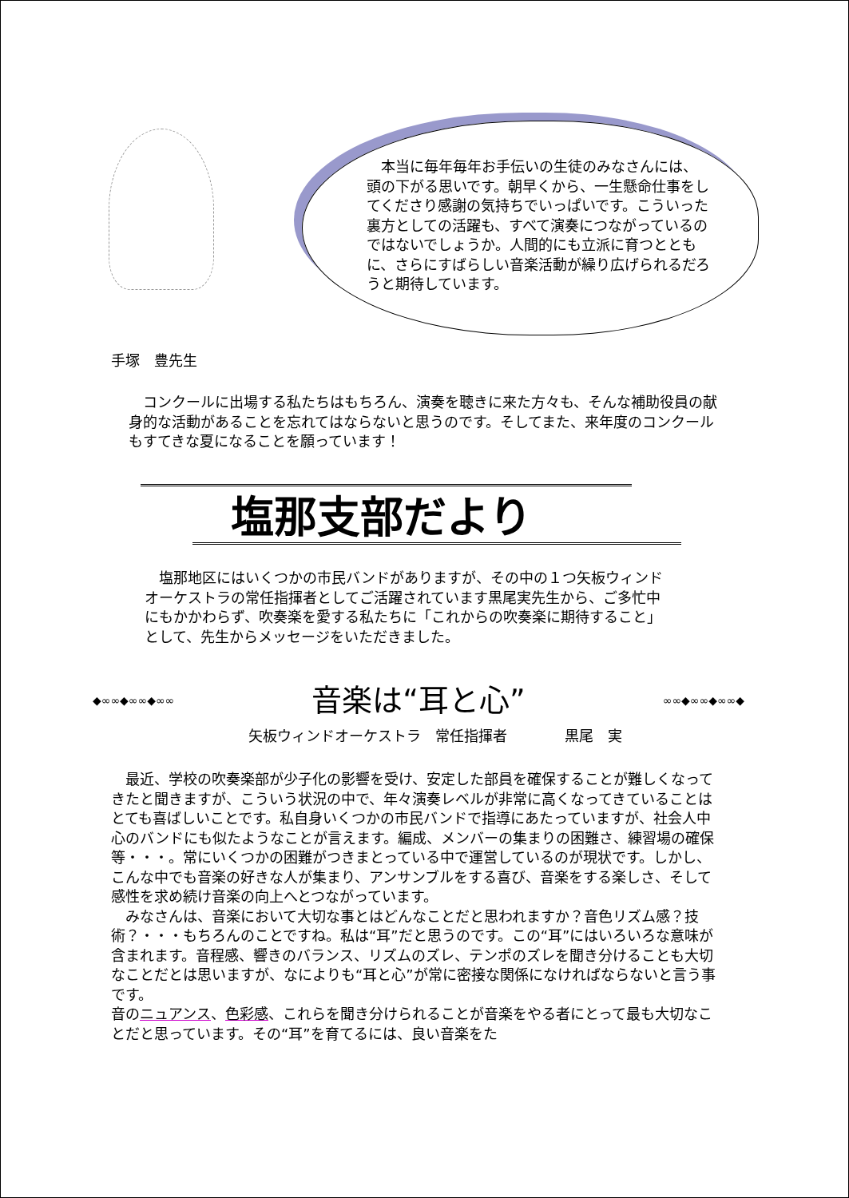本当に毎年毎年お手伝いの生徒のみなさんには、頭の下がる思いです。朝早くから、一生懸命仕事をしてくださり感謝の気持ちでいっぱいです。こういった裏方としての活躍も、すべて演奏につながっているのではないでしょうか。人間的にも立派に育つとともに、さらにすばらしい音楽活動が繰り広げられるだろうと期待しています。
手塚　豊先生
　コンクールに出場する私たちはもちろん、演奏を聴きに来た方々も、そんな補助役員の献身的な活動があることを忘れてはならないと思うのです。そしてまた、来年度のコンクールもすてきな夏になることを願っています！
塩那支部だより
　塩那地区にはいくつかの市民バンドがありますが、その中の１つ矢板ウィンドオーケストラの常任指揮者としてご活躍されています黒尾実先生から、ご多忙中にもかかわらず、吹奏楽を愛する私たちに「これからの吹奏楽に期待すること」として、先生からメッセージをいただきました。
◆∞∞◆∞∞◆∞∞ 音楽は“耳と心” ∞∞◆∞∞◆∞∞◆
矢板ウィンドオーケストラ　常任指揮者　　　　黒尾　実
　最近、学校の吹奏楽部が少子化の影響を受け、安定した部員を確保することが難しくなってきたと聞きますが、こういう状況の中で、年々演奏レベルが非常に高くなってきていることはとても喜ばしいことです。私自身いくつかの市民バンドで指導にあたっていますが、社会人中心のバンドにも似たようなことが言えます。編成、メンバーの集まりの困難さ、練習場の確保等・・・。常にいくつかの困難がつきまとっている中で運営しているのが現状です。しかし、こんな中でも音楽の好きな人が集まり、アンサンブルをする喜び、音楽をする楽しさ、そして感性を求め続け音楽の向上へとつながっています。
　みなさんは、音楽において大切な事とはどんなことだと思われますか？音色リズム感？技術？・・・もちろんのことですね。私は“耳”だと思うのです。この“耳”にはいろいろな意味が含まれます。音程感、響きのバランス、リズムのズレ、テンポのズレを聞き分けることも大切なことだとは思いますが、なによりも“耳と心”が常に密接な関係になければならないと言う事です。
音のニュアンス、色彩感、これらを聞き分けられることが音楽をやる者にとって最も大切なことだと思っています。その“耳”を育てるには、良い音楽をた